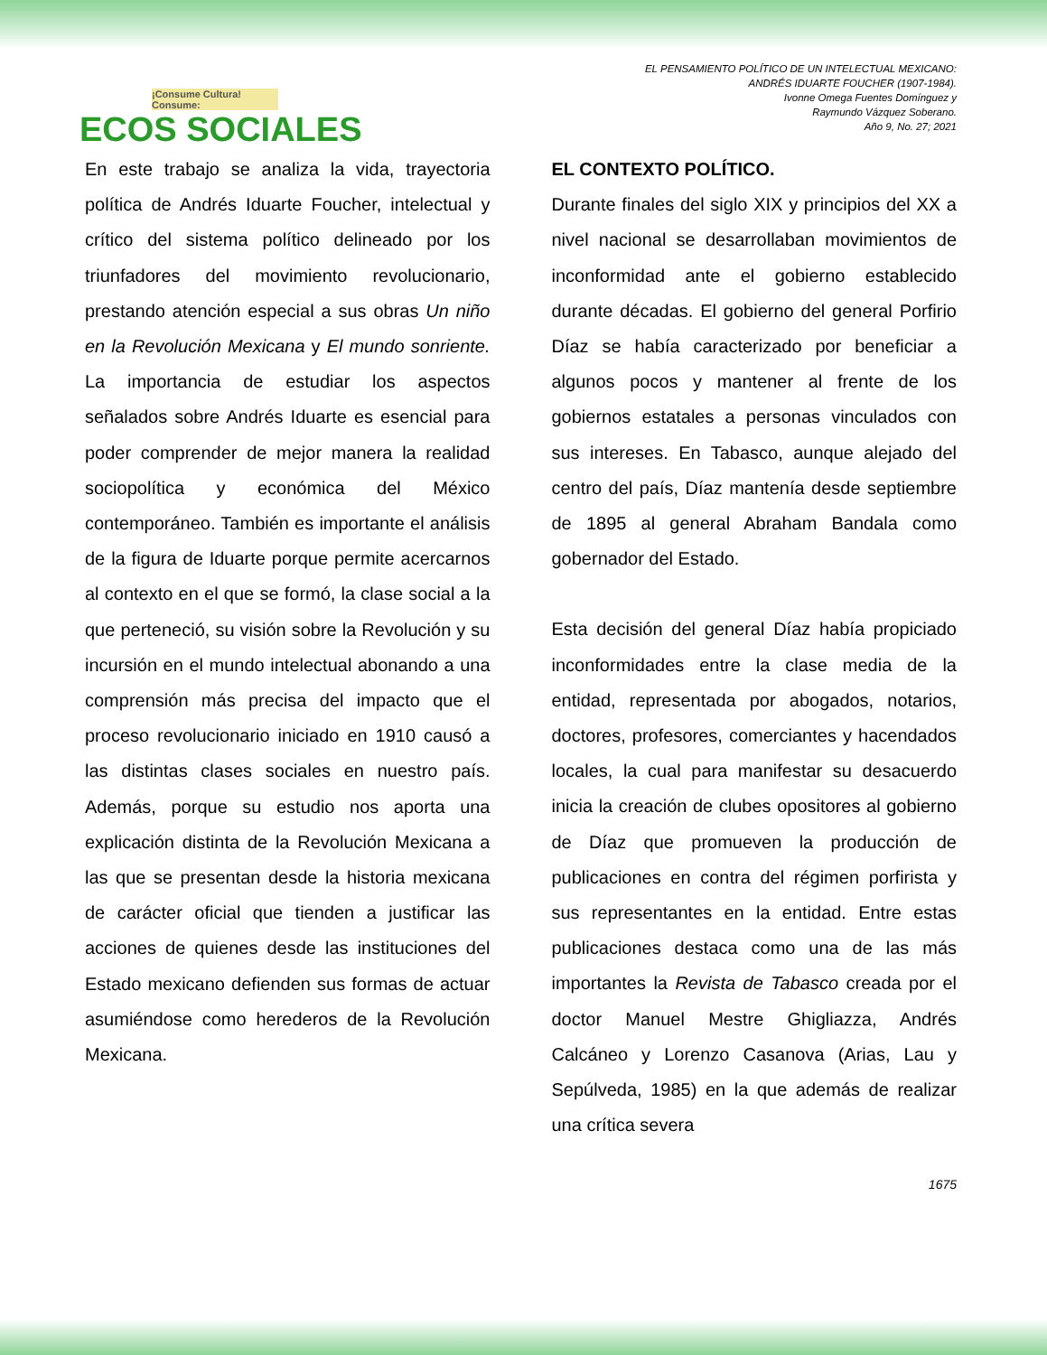¡Consume Cultura! Consume:
ECOS SOCIALES
EL PENSAMIENTO POLÍTICO DE UN INTELECTUAL MEXICANO:
ANDRÉS IDUARTE FOUCHER (1907-1984).
Ivonne Omega Fuentes Domínguez y
Raymundo Vázquez Soberano.
Año 9, No. 27; 2021
En este trabajo se analiza la vida, trayectoria política de Andrés Iduarte Foucher, intelectual y crítico del sistema político delineado por los triunfadores del movimiento revolucionario, prestando atención especial a sus obras Un niño en la Revolución Mexicana y El mundo sonriente. La importancia de estudiar los aspectos señalados sobre Andrés Iduarte es esencial para poder comprender de mejor manera la realidad sociopolítica y económica del México contemporáneo. También es importante el análisis de la figura de Iduarte porque permite acercarnos al contexto en el que se formó, la clase social a la que perteneció, su visión sobre la Revolución y su incursión en el mundo intelectual abonando a una comprensión más precisa del impacto que el proceso revolucionario iniciado en 1910 causó a las distintas clases sociales en nuestro país. Además, porque su estudio nos aporta una explicación distinta de la Revolución Mexicana a las que se presentan desde la historia mexicana de carácter oficial que tienden a justificar las acciones de quienes desde las instituciones del Estado mexicano defienden sus formas de actuar asumiéndose como herederos de la Revolución Mexicana.
EL CONTEXTO POLÍTICO.
Durante finales del siglo XIX y principios del XX a nivel nacional se desarrollaban movimientos de inconformidad ante el gobierno establecido durante décadas. El gobierno del general Porfirio Díaz se había caracterizado por beneficiar a algunos pocos y mantener al frente de los gobiernos estatales a personas vinculados con sus intereses. En Tabasco, aunque alejado del centro del país, Díaz mantenía desde septiembre de 1895 al general Abraham Bandala como gobernador del Estado.
Esta decisión del general Díaz había propiciado inconformidades entre la clase media de la entidad, representada por abogados, notarios, doctores, profesores, comerciantes y hacendados locales, la cual para manifestar su desacuerdo inicia la creación de clubes opositores al gobierno de Díaz que promueven la producción de publicaciones en contra del régimen porfirista y sus representantes en la entidad. Entre estas publicaciones destaca como una de las más importantes la Revista de Tabasco creada por el doctor Manuel Mestre Ghigliazza, Andrés Calcáneo y Lorenzo Casanova (Arias, Lau y Sepúlveda, 1985) en la que además de realizar una crítica severa
1675